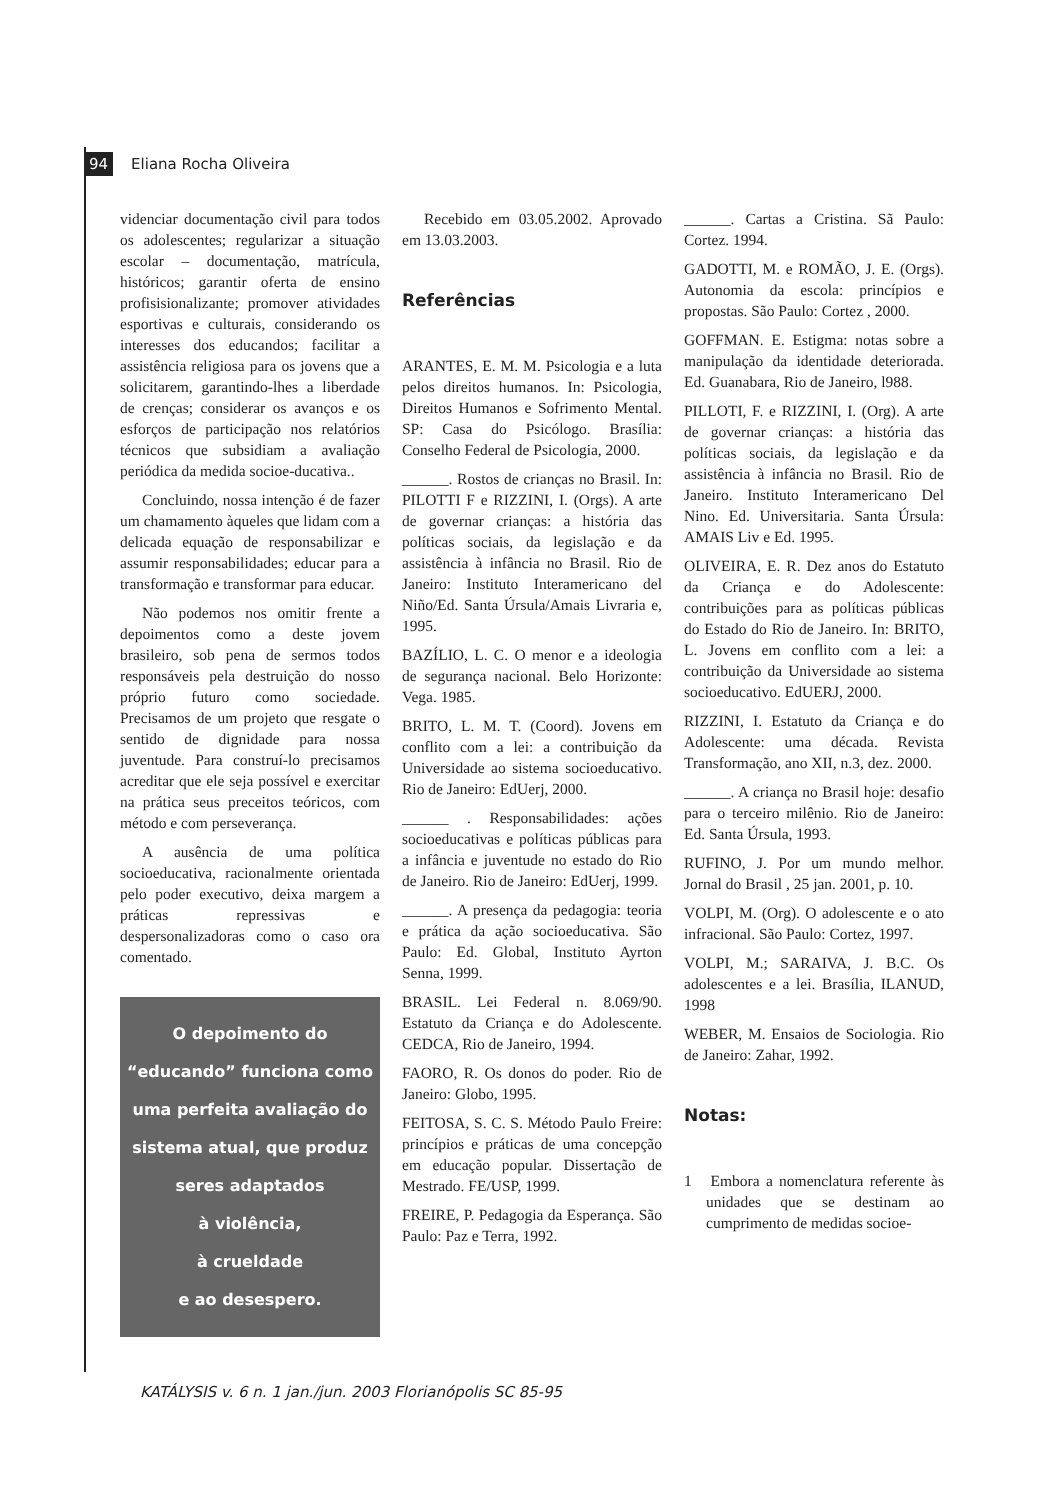94 Eliana Rocha Oliveira
videnciar documentação civil para todos os adolescentes; regularizar a situação escolar – documentação, matrícula, históricos; garantir oferta de ensino profisisionalizante; promover atividades esportivas e culturais, considerando os interesses dos educandos; facilitar a assistência religiosa para os jovens que a solicitarem, garantindo-lhes a liberdade de crenças; considerar os avanços e os esforços de participação nos relatórios técnicos que subsidiam a avaliação periódica da medida socioe-ducativa..
Concluindo, nossa intenção é de fazer um chamamento àqueles que lidam com a delicada equação de responsabilizar e assumir responsabilidades; educar para a transformação e transformar para educar.
Não podemos nos omitir frente a depoimentos como a deste jovem brasileiro, sob pena de sermos todos responsáveis pela destruição do nosso próprio futuro como sociedade. Precisamos de um projeto que resgate o sentido de dignidade para nossa juventude. Para construí-lo precisamos acreditar que ele seja possível e exercitar na prática seus preceitos teóricos, com método e com perseverança.
A ausência de uma política socioeducativa, racionalmente orientada pelo poder executivo, deixa margem a práticas repressivas e despersonalizadoras como o caso ora comentado.
O depoimento do
“educando” funciona como
uma perfeita avaliação do
sistema atual, que produz
seres adaptados
à violência,
à crueldade
e ao desespero.
Recebido em 03.05.2002. Aprovado em 13.03.2003.
Referências
ARANTES, E. M. M. Psicologia e a luta pelos direitos humanos. In: Psicologia, Direitos Humanos e Sofrimento Mental. SP: Casa do Psicólogo. Brasília: Conselho Federal de Psicologia, 2000.
______. Rostos de crianças no Brasil. In: PILOTTI F e RIZZINI, I. (Orgs). A arte de governar crianças: a história das políticas sociais, da legislação e da assistência à infância no Brasil. Rio de Janeiro: Instituto Interamericano del Niño/Ed. Santa Úrsula/Amais Livraria e, 1995.
BAZÍLIO, L. C. O menor e a ideologia de segurança nacional. Belo Horizonte: Vega. 1985.
BRITO, L. M. T. (Coord). Jovens em conflito com a lei: a contribuição da Universidade ao sistema socioeducativo. Rio de Janeiro: EdUerj, 2000.
______ . Responsabilidades: ações socioeducativas e políticas públicas para a infância e juventude no estado do Rio de Janeiro. Rio de Janeiro: EdUerj, 1999.
______. A presença da pedagogia: teoria e prática da ação socioeducativa. São Paulo: Ed. Global, Instituto Ayrton Senna, 1999.
BRASIL. Lei Federal n. 8.069/90. Estatuto da Criança e do Adolescente. CEDCA, Rio de Janeiro, 1994.
FAORO, R. Os donos do poder. Rio de Janeiro: Globo, 1995.
FEITOSA, S. C. S. Método Paulo Freire: princípios e práticas de uma concepção em educação popular. Dissertação de Mestrado. FE/USP, 1999.
FREIRE, P. Pedagogia da Esperança. São Paulo: Paz e Terra, 1992.
______. Cartas a Cristina. Sã Paulo: Cortez. 1994.
GADOTTI, M. e ROMÃO, J. E. (Orgs). Autonomia da escola: princípios e propostas. São Paulo: Cortez , 2000.
GOFFMAN. E. Estigma: notas sobre a manipulação da identidade deteriorada. Ed. Guanabara, Rio de Janeiro, l988.
PILLOTI, F. e RIZZINI, I. (Org). A arte de governar crianças: a história das políticas sociais, da legislação e da assistência à infância no Brasil. Rio de Janeiro. Instituto Interamericano Del Nino. Ed. Universitaria. Santa Úrsula: AMAIS Liv e Ed. 1995.
OLIVEIRA, E. R. Dez anos do Estatuto da Criança e do Adolescente: contribuições para as políticas públicas do Estado do Rio de Janeiro. In: BRITO, L. Jovens em conflito com a lei: a contribuição da Universidade ao sistema socioeducativo. EdUERJ, 2000.
RIZZINI, I. Estatuto da Criança e do Adolescente: uma década. Revista Transformação, ano XII, n.3, dez. 2000.
______. A criança no Brasil hoje: desafio para o terceiro milênio. Rio de Janeiro: Ed. Santa Úrsula, 1993.
RUFINO, J. Por um mundo melhor. Jornal do Brasil , 25 jan. 2001, p. 10.
VOLPI, M. (Org). O adolescente e o ato infracional. São Paulo: Cortez, 1997.
VOLPI, M.; SARAIVA, J. B.C. Os adolescentes e a lei. Brasília, ILANUD, 1998
WEBER, M. Ensaios de Sociologia. Rio de Janeiro: Zahar, 1992.
Notas:
1 Embora a nomenclatura referente às unidades que se destinam ao cumprimento de medidas socioe-
KATÁLYSIS v. 6 n. 1 jan./jun. 2003 Florianópolis SC 85-95